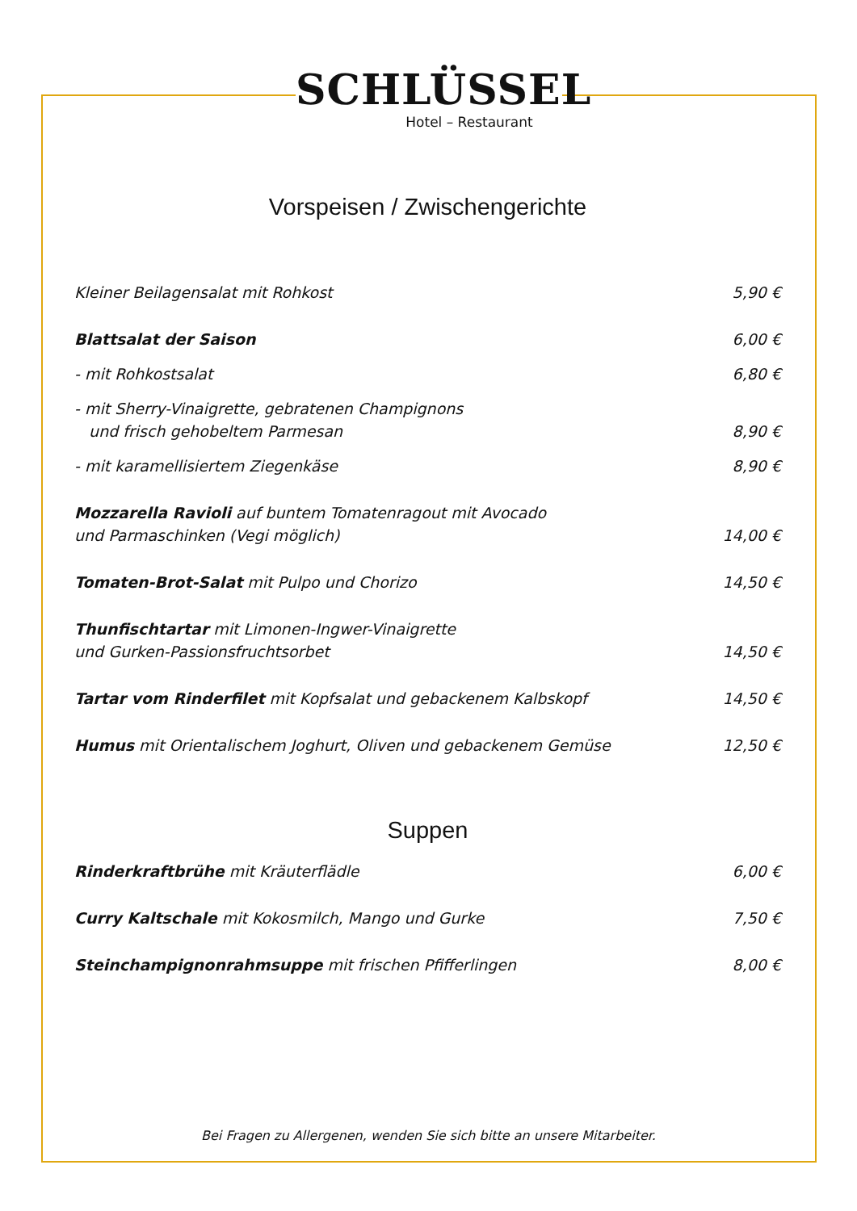SCHLÜSSEL
Hotel – Restaurant
Vorspeisen / Zwischengerichte
Kleiner Beilagensalat mit Rohkost 5,90 €
Blattsalat der Saison 6,00 €
- mit Rohkostsalat 6,80 €
- mit Sherry-Vinaigrette, gebratenen Champignons
und frisch gehobeltem Parmesan 8,90 €
- mit karamellisiertem Ziegenkäse 8,90 €
Mozzarella Ravioli auf buntem Tomatenragout mit Avocado
und Parmaschinken (Vegi möglich) 14,00 €
Tomaten-Brot-Salat mit Pulpo und Chorizo 14,50 €
Thunfischtartar mit Limonen-Ingwer-Vinaigrette
und Gurken-Passionsfruchtsorbet 14,50 €
Tartar vom Rinderfilet mit Kopfsalat und gebackenem Kalbskopf 14,50 €
Humus mit Orientalischem Joghurt, Oliven und gebackenem Gemüse 12,50 €
Suppen
Rinderkraftbrühe mit Kräuterflädle 6,00 €
Curry Kaltschale mit Kokosmilch, Mango und Gurke 7,50 €
Steinchampignonrahmsuppe mit frischen Pfifferlingen 8,00 €
Bei Fragen zu Allergenen, wenden Sie sich bitte an unsere Mitarbeiter.